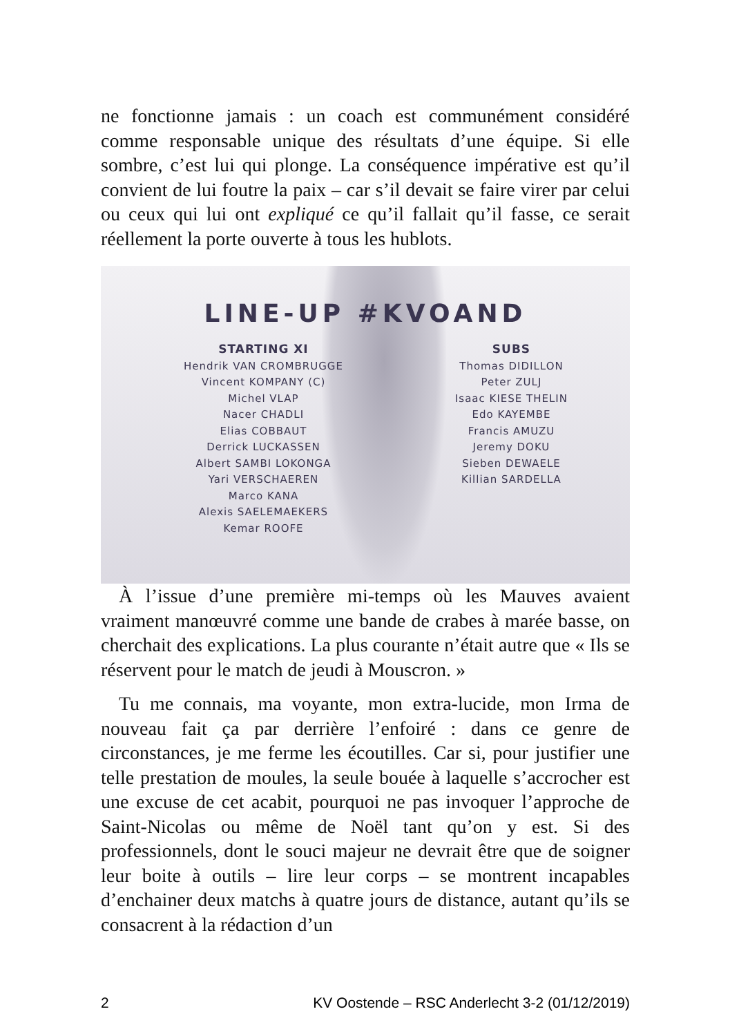ne fonctionne jamais : un coach est communément considéré comme responsable unique des résultats d’une équipe. Si elle sombre, c’est lui qui plonge. La conséquence impérative est qu’il convient de lui foutre la paix – car s’il devait se faire virer par celui ou ceux qui lui ont expliqué ce qu’il fallait qu’il fasse, ce serait réellement la porte ouverte à tous les hublots.
LINE-UP #KVOAND
STARTING XI
Hendrik VAN CROMBRUGGE
Vincent KOMPANY (C)
Michel VLAP
Nacer CHADLI
Elias COBBAUT
Derrick LUCKASSEN
Albert SAMBI LOKONGA
Yari VERSCHAEREN
Marco KANA
Alexis SAELEMAEKERS
Kemar ROOFE
SUBS
Thomas DIDILLON
Peter ZULJ
Isaac KIESE THELIN
Edo KAYEMBE
Francis AMUZU
Jeremy DOKU
Sieben DEWAELE
Killian SARDELLA
À l’issue d’une première mi-temps où les Mauves avaient vraiment manœuvré comme une bande de crabes à marée basse, on cherchait des explications. La plus courante n’était autre que « Ils se réservent pour le match de jeudi à Mouscron. »
Tu me connais, ma voyante, mon extra-lucide, mon Irma de nouveau fait ça par derrière l’enfoiré : dans ce genre de circonstances, je me ferme les écoutilles. Car si, pour justifier une telle prestation de moules, la seule bouée à laquelle s’accrocher est une excuse de cet acabit, pourquoi ne pas invoquer l’approche de Saint-Nicolas ou même de Noël tant qu’on y est. Si des professionnels, dont le souci majeur ne devrait être que de soigner leur boite à outils – lire leur corps – se montrent incapables d’enchainer deux matchs à quatre jours de distance, autant qu’ils se consacrent à la rédaction d’un
2 KV Oostende – RSC Anderlecht 3-2 (01/12/2019)